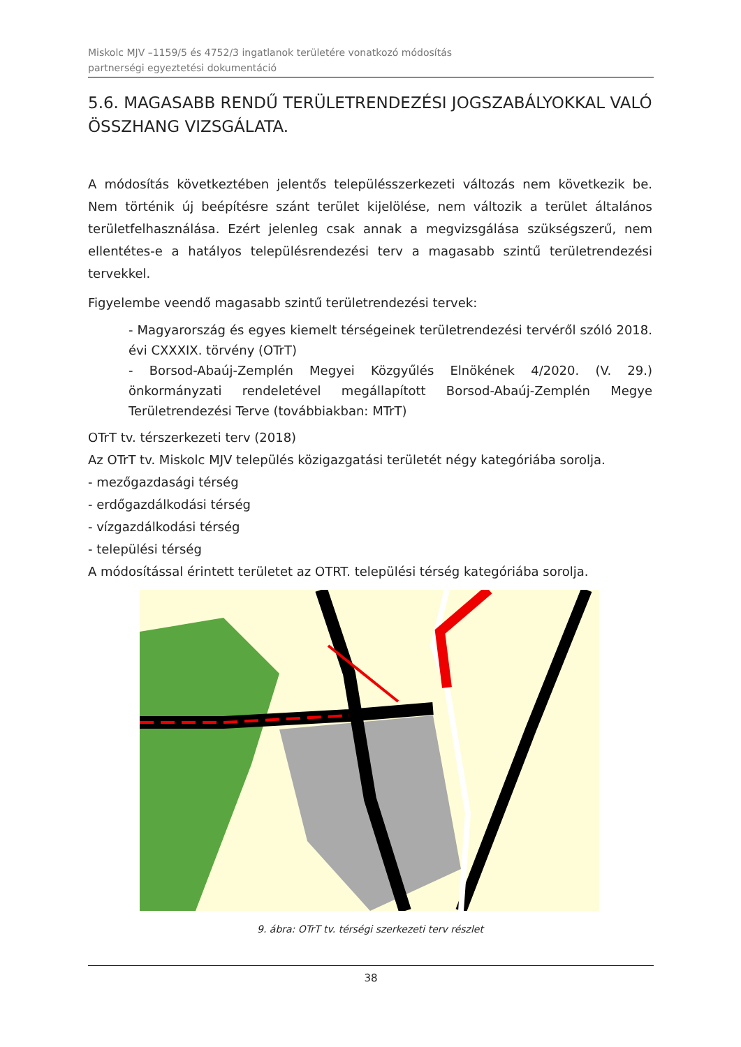Miskolc MJV –1159/5 és 4752/3 ingatlanok területére vonatkozó módosítás
partnerségi egyeztetési dokumentáció
5.6. MAGASABB RENDŰ TERÜLETRENDEZÉSI JOGSZABÁLYOKKAL VALÓ ÖSSZHANG VIZSGÁLATA.
A módosítás következtében jelentős településszerkezeti változás nem következik be. Nem történik új beépítésre szánt terület kijelölése, nem változik a terület általános területfelhasználása. Ezért jelenleg csak annak a megvizsgálása szükségszerű, nem ellentétes-e a hatályos településrendezési terv a magasabb szintű területrendezési tervekkel.
Figyelembe veendő magasabb szintű területrendezési tervek:
- Magyarország és egyes kiemelt térségeinek területrendezési tervéről szóló 2018. évi CXXXIX. törvény (OTrT)
- Borsod-Abaúj-Zemplén Megyei Közgyűlés Elnökének 4/2020. (V. 29.) önkormányzati rendeletével megállapított Borsod-Abaúj-Zemplén Megye Területrendezési Terve (továbbiakban: MTrT)
OTrT tv. térszerkezeti terv (2018)
Az OTrT tv. Miskolc MJV település közigazgatási területét négy kategóriába sorolja.
- mezőgazdasági térség
- erdőgazdálkodási térség
- vízgazdálkodási térség
- települési térség
A módosítással érintett területet az OTRT. települési térség kategóriába sorolja.
9. ábra: OTrT tv. térségi szerkezeti terv részlet
38